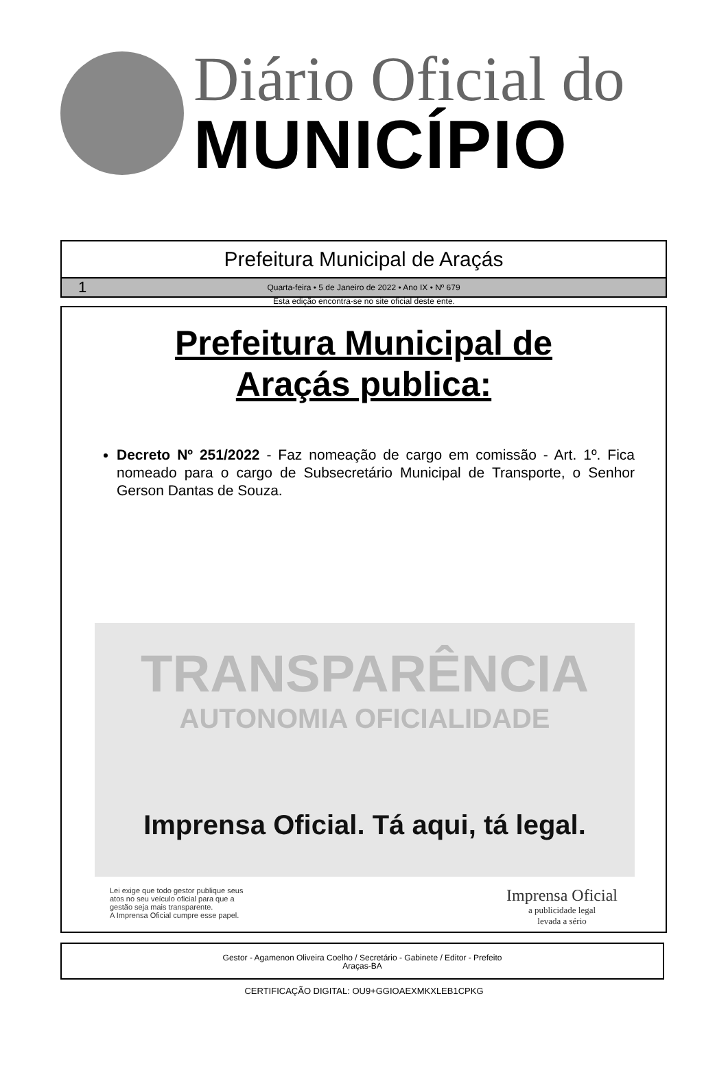Diário Oficial do
MUNICÍPIO
Prefeitura Municipal de Araçás
1
Quarta-feira • 5 de Janeiro de 2022 • Ano IX • Nº 679
Esta edição encontra-se no site oficial deste ente.
Prefeitura Municipal de
Araçás publica:
Decreto Nº 251/2022 - Faz nomeação de cargo em comissão - Art. 1º. Fica nomeado para o cargo de Subsecretário Municipal de Transporte, o Senhor Gerson Dantas de Souza.
TRANSPARÊNCIA
AUTONOMIA OFICIALIDADE
Imprensa Oficial. Tá aqui, tá legal.
Lei exige que todo gestor publique seus
atos no seu veículo oficial para que a
gestão seja mais transparente.
A Imprensa Oficial cumpre esse papel.
Imprensa Oficial
a publicidade legal
levada a sério
Gestor - Agamenon Oliveira Coelho / Secretário - Gabinete / Editor - Prefeito
Araças-BA
CERTIFICAÇÃO DIGITAL: OU9+GGIOAEXMKXLEB1CPKG